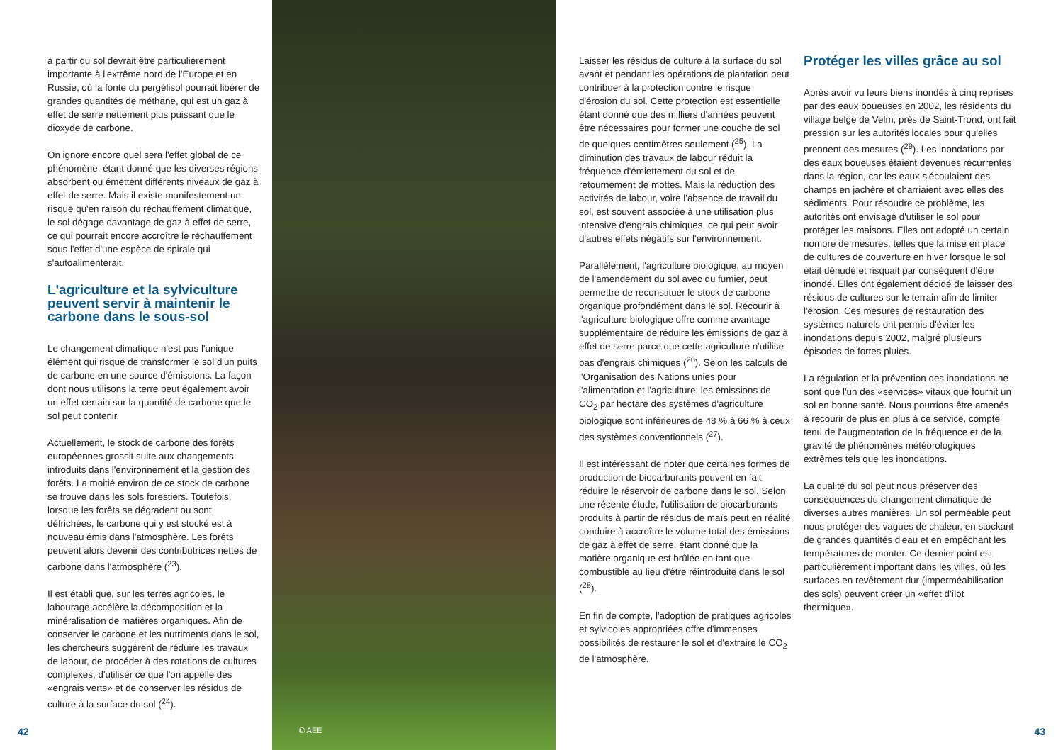à partir du sol devrait être particulièrement importante à l'extrême nord de l'Europe et en Russie, où la fonte du pergélisol pourrait libérer de grandes quantités de méthane, qui est un gaz à effet de serre nettement plus puissant que le dioxyde de carbone.
On ignore encore quel sera l'effet global de ce phénomène, étant donné que les diverses régions absorbent ou émettent différents niveaux de gaz à effet de serre. Mais il existe manifestement un risque qu'en raison du réchauffement climatique, le sol dégage davantage de gaz à effet de serre, ce qui pourrait encore accroître le réchauffement sous l'effet d'une espèce de spirale qui s'autoalimenterait.
L'agriculture et la sylviculture peuvent servir à maintenir le carbone dans le sous-sol
Le changement climatique n'est pas l'unique élément qui risque de transformer le sol d'un puits de carbone en une source d'émissions. La façon dont nous utilisons la terre peut également avoir un effet certain sur la quantité de carbone que le sol peut contenir.
Actuellement, le stock de carbone des forêts européennes grossit suite aux changements introduits dans l'environnement et la gestion des forêts. La moitié environ de ce stock de carbone se trouve dans les sols forestiers. Toutefois, lorsque les forêts se dégradent ou sont défrichées, le carbone qui y est stocké est à nouveau émis dans l'atmosphère. Les forêts peuvent alors devenir des contributrices nettes de carbone dans l'atmosphère (<sup>23</sup>).
Il est établi que, sur les terres agricoles, le labourage accélère la décomposition et la minéralisation de matières organiques. Afin de conserver le carbone et les nutriments dans le sol, les chercheurs suggèrent de réduire les travaux de labour, de procéder à des rotations de cultures complexes, d'utiliser ce que l'on appelle des «engrais verts» et de conserver les résidus de culture à la surface du sol (<sup>24</sup>).
© AEE
Laisser les résidus de culture à la surface du sol avant et pendant les opérations de plantation peut contribuer à la protection contre le risque d'érosion du sol. Cette protection est essentielle étant donné que des milliers d'années peuvent être nécessaires pour former une couche de sol de quelques centimètres seulement (<sup>25</sup>). La diminution des travaux de labour réduit la fréquence d'émiettement du sol et de retournement de mottes. Mais la réduction des activités de labour, voire l'absence de travail du sol, est souvent associée à une utilisation plus intensive d'engrais chimiques, ce qui peut avoir d'autres effets négatifs sur l'environnement.
Parallèlement, l'agriculture biologique, au moyen de l'amendement du sol avec du fumier, peut permettre de reconstituer le stock de carbone organique profondément dans le sol. Recourir à l'agriculture biologique offre comme avantage supplémentaire de réduire les émissions de gaz à effet de serre parce que cette agriculture n'utilise pas d'engrais chimiques (<sup>26</sup>). Selon les calculs de l'Organisation des Nations unies pour l'alimentation et l'agriculture, les émissions de CO<sub>2</sub> par hectare des systèmes d'agriculture biologique sont inférieures de 48 % à 66 % à ceux des systèmes conventionnels (<sup>27</sup>).
Il est intéressant de noter que certaines formes de production de biocarburants peuvent en fait réduire le réservoir de carbone dans le sol. Selon une récente étude, l'utilisation de biocarburants produits à partir de résidus de maïs peut en réalité conduire à accroître le volume total des émissions de gaz à effet de serre, étant donné que la matière organique est brûlée en tant que combustible au lieu d'être réintroduite dans le sol (<sup>28</sup>).
En fin de compte, l'adoption de pratiques agricoles et sylvicoles appropriées offre d'immenses possibilités de restaurer le sol et d'extraire le CO<sub>2</sub> de l'atmosphère.
Protéger les villes grâce au sol
Après avoir vu leurs biens inondés à cinq reprises par des eaux boueuses en 2002, les résidents du village belge de Velm, près de Saint-Trond, ont fait pression sur les autorités locales pour qu'elles prennent des mesures (<sup>29</sup>). Les inondations par des eaux boueuses étaient devenues récurrentes dans la région, car les eaux s'écoulaient des champs en jachère et charriaient avec elles des sédiments. Pour résoudre ce problème, les autorités ont envisagé d'utiliser le sol pour protéger les maisons. Elles ont adopté un certain nombre de mesures, telles que la mise en place de cultures de couverture en hiver lorsque le sol était dénudé et risquait par conséquent d'être inondé. Elles ont également décidé de laisser des résidus de cultures sur le terrain afin de limiter l'érosion. Ces mesures de restauration des systèmes naturels ont permis d'éviter les inondations depuis 2002, malgré plusieurs épisodes de fortes pluies.
La régulation et la prévention des inondations ne sont que l'un des «services» vitaux que fournit un sol en bonne santé. Nous pourrions être amenés à recourir de plus en plus à ce service, compte tenu de l'augmentation de la fréquence et de la gravité de phénomènes météorologiques extrêmes tels que les inondations.
La qualité du sol peut nous préserver des conséquences du changement climatique de diverses autres manières. Un sol perméable peut nous protéger des vagues de chaleur, en stockant de grandes quantités d'eau et en empêchant les températures de monter. Ce dernier point est particulièrement important dans les villes, où les surfaces en revêtement dur (imperméabilisation des sols) peuvent créer un «effet d'îlot thermique».
42 43